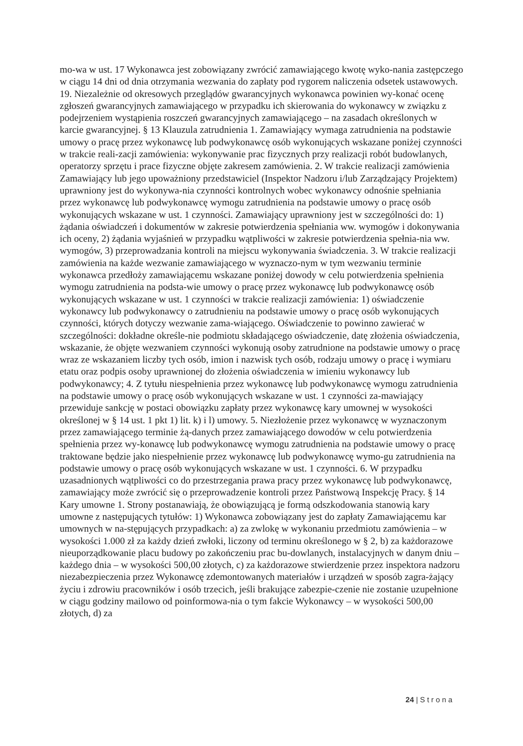mo-wa w ust. 17 Wykonawca jest zobowiązany zwrócić zamawiającego kwotę wyko-nania zastępczego w ciągu 14 dni od dnia otrzymania wezwania do zapłaty pod rygorem naliczenia odsetek ustawowych. 19. Niezależnie od okresowych przeglądów gwarancyjnych wykonawca powinien wy-konać ocenę zgłoszeń gwarancyjnych zamawiającego w przypadku ich skierowania do wykonawcy w związku z podejrzeniem wystąpienia roszczeń gwarancyjnych zamawiającego – na zasadach określonych w karcie gwarancyjnej. § 13 Klauzula zatrudnienia 1. Zamawiający wymaga zatrudnienia na podstawie umowy o pracę przez wykonawcę lub podwykonawcę osób wykonujących wskazane poniżej czynności w trakcie reali-zacji zamówienia: wykonywanie prac fizycznych przy realizacji robót budowlanych, operatorzy sprzętu i prace fizyczne objęte zakresem zamówienia. 2. W trakcie realizacji zamówienia Zamawiający lub jego upoważniony przedstawiciel (Inspektor Nadzoru i/lub Zarządzający Projektem) uprawniony jest do wykonywa-nia czynności kontrolnych wobec wykonawcy odnośnie spełniania przez wykonawcę lub podwykonawcę wymogu zatrudnienia na podstawie umowy o pracę osób wykonujących wskazane w ust. 1 czynności. Zamawiający uprawniony jest w szczególności do: 1) żądania oświadczeń i dokumentów w zakresie potwierdzenia spełniania ww. wymogów i dokonywania ich oceny, 2) żądania wyjaśnień w przypadku wątpliwości w zakresie potwierdzenia spełnia-nia ww. wymogów, 3) przeprowadzania kontroli na miejscu wykonywania świadczenia. 3. W trakcie realizacji zamówienia na każde wezwanie zamawiającego w wyznaczo-nym w tym wezwaniu terminie wykonawca przedłoży zamawiającemu wskazane poniżej dowody w celu potwierdzenia spełnienia wymogu zatrudnienia na podsta-wie umowy o pracę przez wykonawcę lub podwykonawcę osób wykonujących wskazane w ust. 1 czynności w trakcie realizacji zamówienia: 1) oświadczenie wykonawcy lub podwykonawcy o zatrudnieniu na podstawie umowy o pracę osób wykonujących czynności, których dotyczy wezwanie zama-wiającego. Oświadczenie to powinno zawierać w szczególności: dokładne określe-nie podmiotu składającego oświadczenie, datę złożenia oświadczenia, wskazanie, że objęte wezwaniem czynności wykonują osoby zatrudnione na podstawie umowy o pracę wraz ze wskazaniem liczby tych osób, imion i nazwisk tych osób, rodzaju umowy o pracę i wymiaru etatu oraz podpis osoby uprawnionej do złożenia oświadczenia w imieniu wykonawcy lub podwykonawcy; 4. Z tytułu niespełnienia przez wykonawcę lub podwykonawcę wymogu zatrudnienia na podstawie umowy o pracę osób wykonujących wskazane w ust. 1 czynności za-mawiający przewiduje sankcję w postaci obowiązku zapłaty przez wykonawcę kary umownej w wysokości określonej w § 14 ust. 1 pkt 1) lit. k) i l) umowy. 5. Niezłożenie przez wykonawcę w wyznaczonym przez zamawiającego terminie żą-danych przez zamawiającego dowodów w celu potwierdzenia spełnienia przez wy-konawcę lub podwykonawcę wymogu zatrudnienia na podstawie umowy o pracę traktowane będzie jako niespełnienie przez wykonawcę lub podwykonawcę wymo-gu zatrudnienia na podstawie umowy o pracę osób wykonujących wskazane w ust. 1 czynności. 6. W przypadku uzasadnionych wątpliwości co do przestrzegania prawa pracy przez wykonawcę lub podwykonawcę, zamawiający może zwrócić się o przeprowadzenie kontroli przez Państwową Inspekcję Pracy. § 14 Kary umowne 1. Strony postanawiają, że obowiązującą je formą odszkodowania stanowią kary umowne z następujących tytułów: 1) Wykonawca zobowiązany jest do zapłaty Zamawiającemu kar umownych w na-stępujących przypadkach: a) za zwlokę w wykonaniu przedmiotu zamówienia – w wysokości 1.000 zł za każdy dzień zwłoki, liczony od terminu określonego w § 2, b) za każdorazowe nieuporządkowanie placu budowy po zakończeniu prac bu-dowlanych, instalacyjnych w danym dniu – każdego dnia – w wysokości 500,00 złotych, c) za każdorazowe stwierdzenie przez inspektora nadzoru niezabezpieczenia przez Wykonawcę zdemontowanych materiałów i urządzeń w sposób zagra-żający życiu i zdrowiu pracowników i osób trzecich, jeśli brakujące zabezpie-czenie nie zostanie uzupełnione w ciągu godziny mailowo od poinformowa-nia o tym fakcie Wykonawcy – w wysokości 500,00 złotych, d) za
24 | S t r o n a